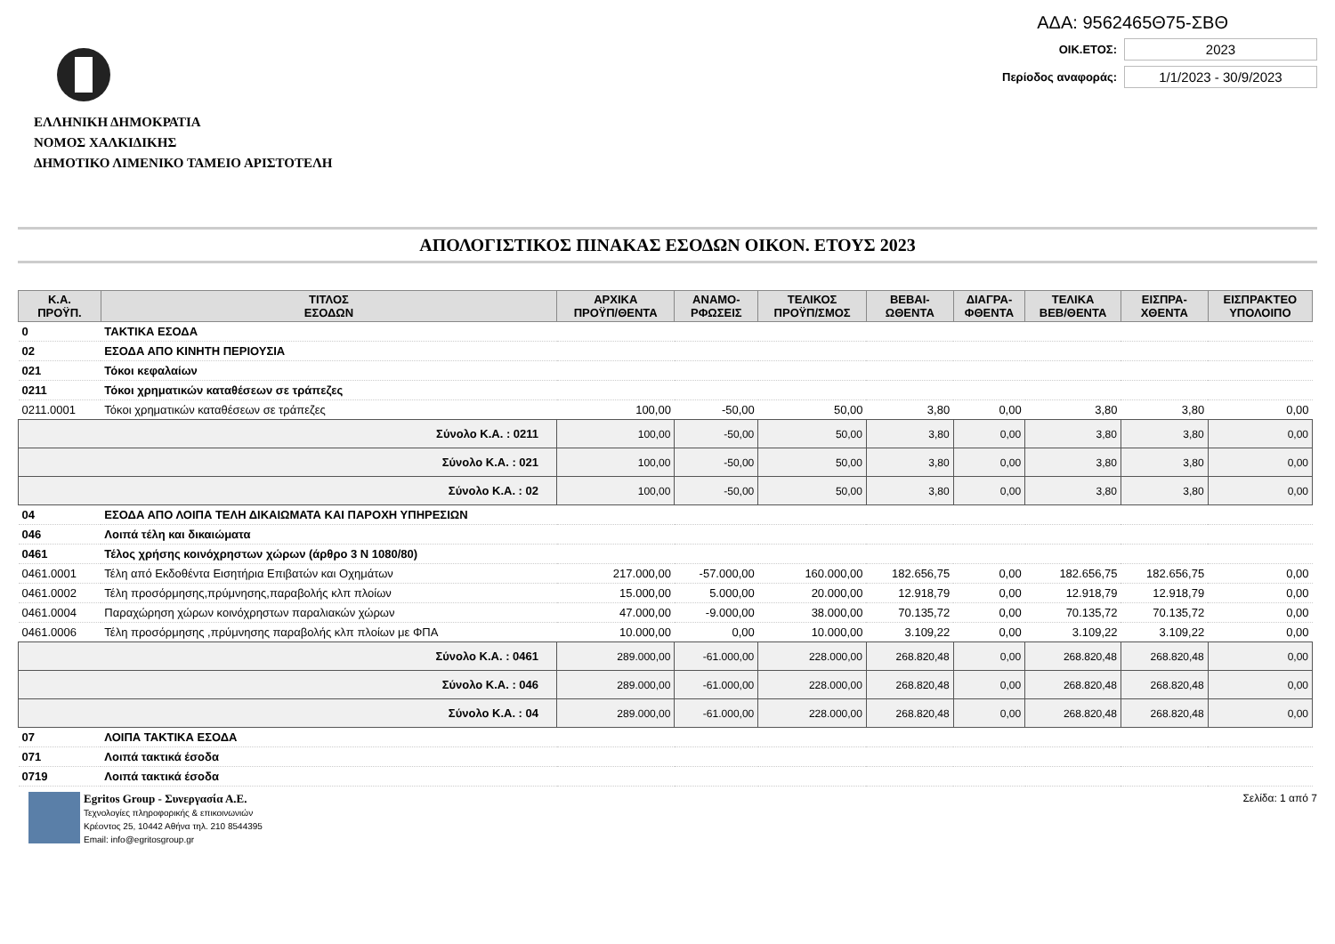ΕΛΛΗΝΙΚΗ ΔΗΜΟΚΡΑΤΙΑ
ΝΟΜΟΣ ΧΑΛΚΙΔΙΚΗΣ
ΔΗΜΟΤΙΚΟ ΛΙΜΕΝΙΚΟ ΤΑΜΕΙΟ ΑΡΙΣΤΟΤΕΛΗ
ΑΔΑ: 9562465Θ75-ΣΒΘ
ΟΙΚ.ΕΤΟΣ: 2023
Περίοδος αναφοράς: 1/1/2023 - 30/9/2023
ΑΠΟΛΟΓΙΣΤΙΚΟΣ ΠΙΝΑΚΑΣ ΕΣΟΔΩΝ ΟΙΚΟΝ. ΕΤΟΥΣ 2023
| Κ.Α. ΠΡΟΫΠ. | ΤΙΤΛΟΣ ΕΣΟΔΩΝ | ΑΡΧΙΚΑ ΠΡΟΫΠ/ΘΕΝΤΑ | ΑΝΑΜΟ- ΡΦΩΣΕΙΣ | ΤΕΛΙΚΟΣ ΠΡΟΫΠ/ΣΜΟΣ | ΒΕΒΑΙ- ΩΘΕΝΤΑ | ΔΙΑΓΡΑ- ΦΘΕΝΤΑ | ΤΕΛΙΚΑ ΒΕΒ/ΘΕΝΤΑ | ΕΙΣΠΡΑ- ΧΘΕΝΤΑ | ΕΙΣΠΡΑΚΤΕΟ ΥΠΟΛΟΙΠΟ |
| --- | --- | --- | --- | --- | --- | --- | --- | --- | --- |
| 0 | ΤΑΚΤΙΚΑ ΕΣΟΔΑ | | | | | | | | |
| 02 | ΕΣΟΔΑ ΑΠΟ ΚΙΝΗΤΗ ΠΕΡΙΟΥΣΙΑ | | | | | | | | |
| 021 | Τόκοι κεφαλαίων | | | | | | | | |
| 0211 | Τόκοι χρηματικών καταθέσεων σε τράπεζες | | | | | | | | |
| 0211.0001 | Τόκοι χρηματικών καταθέσεων σε τράπεζες | 100,00 | -50,00 | 50,00 | 3,80 | 0,00 | 3,80 | 3,80 | 0,00 |
| Σύνολο Κ.Α. : 0211 | | 100,00 | -50,00 | 50,00 | 3,80 | 0,00 | 3,80 | 3,80 | 0,00 |
| Σύνολο Κ.Α. : 021 | | 100,00 | -50,00 | 50,00 | 3,80 | 0,00 | 3,80 | 3,80 | 0,00 |
| Σύνολο Κ.Α. : 02 | | 100,00 | -50,00 | 50,00 | 3,80 | 0,00 | 3,80 | 3,80 | 0,00 |
| 04 | ΕΣΟΔΑ ΑΠΟ ΛΟΙΠΑ ΤΕΛΗ ΔΙΚΑΙΩΜΑΤΑ ΚΑΙ ΠΑΡΟΧΗ ΥΠΗΡΕΣΙΩΝ | | | | | | | | |
| 046 | Λοιπά τέλη και δικαιώματα | | | | | | | | |
| 0461 | Τέλος χρήσης κοινόχρηστων χώρων (άρθρο 3 Ν 1080/80) | | | | | | | | |
| 0461.0001 | Τέλη από Εκδοθέντα Εισητήρια Επιβατών και Οχημάτων | 217.000,00 | -57.000,00 | 160.000,00 | 182.656,75 | 0,00 | 182.656,75 | 182.656,75 | 0,00 |
| 0461.0002 | Τέλη προσόρμησης,πρύμνησης,παραβολής κλπ πλοίων | 15.000,00 | 5.000,00 | 20.000,00 | 12.918,79 | 0,00 | 12.918,79 | 12.918,79 | 0,00 |
| 0461.0004 | Παραχώρηση χώρων κοινόχρηστων παραλιακών χώρων | 47.000,00 | -9.000,00 | 38.000,00 | 70.135,72 | 0,00 | 70.135,72 | 70.135,72 | 0,00 |
| 0461.0006 | Τέλη προσόρμησης ,πρύμνησης παραβολής κλπ πλοίων με ΦΠΑ | 10.000,00 | 0,00 | 10.000,00 | 3.109,22 | 0,00 | 3.109,22 | 3.109,22 | 0,00 |
| Σύνολο Κ.Α. : 0461 | | 289.000,00 | -61.000,00 | 228.000,00 | 268.820,48 | 0,00 | 268.820,48 | 268.820,48 | 0,00 |
| Σύνολο Κ.Α. : 046 | | 289.000,00 | -61.000,00 | 228.000,00 | 268.820,48 | 0,00 | 268.820,48 | 268.820,48 | 0,00 |
| Σύνολο Κ.Α. : 04 | | 289.000,00 | -61.000,00 | 228.000,00 | 268.820,48 | 0,00 | 268.820,48 | 268.820,48 | 0,00 |
| 07 | ΛΟΙΠΑ ΤΑΚΤΙΚΑ ΕΣΟΔΑ | | | | | | | | |
| 071 | Λοιπά τακτικά έσοδα | | | | | | | | |
| 0719 | Λοιπά τακτικά έσοδα | | | | | | | | |
Egritos Group - Συνεργασία Α.Ε.
Τεχνολογίες πληροφορικής & επικοινωνιών
Κρέοντος 25, 10442 Αθήνα τηλ. 210 8544395
Email: info@egritosgroup.gr
Σελίδα: 1 από 7